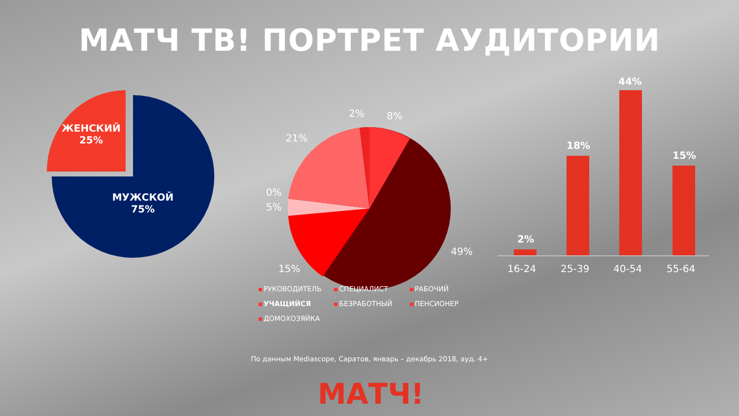МАТЧ ТВ! ПОРТРЕТ АУДИТОРИИ
ЖЕНСКИЙ
25%
МУЖСКОЙ
75%
2% 8%
21%
0%
5%
15%
49%
2%
18%
44%
15%
16-24 25-39 40-54 55-64
РУКОВОДИТЕЛЬ СПЕЦИАЛИСТ РАБОЧИЙ УЧАЩИЙСЯ БЕЗРАБОТНЫЙ ПЕНСИОНЕР ДОМОХОЗЯЙКА
По данным Mediascope, Саратов, январь – декабрь 2018, ауд. 4+
МАТЧ!